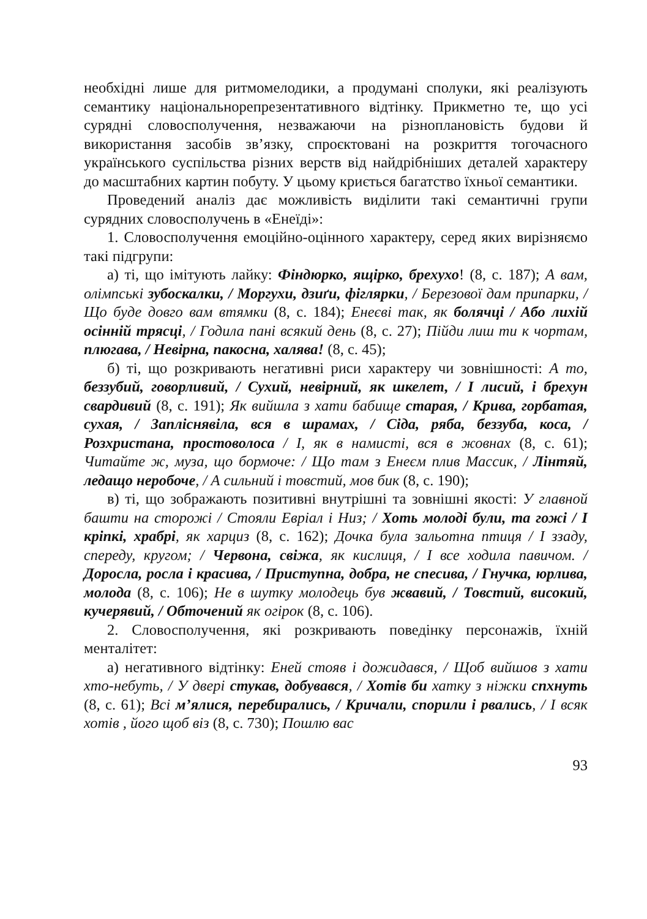необхідні лише для ритмомелодики, а продумані сполуки, які реалізують семантику національнорепрезентативного відтінку. Прикметно те, що усі сурядні словосполучення, незважаючи на різноплановість будови й використання засобів зв’язку, спроєктовані на розкриття тогочасного українського суспільства різних верств від найдрібніших деталей характеру до масштабних картин побуту. У цьому криється багатство їхньої семантики.
Проведений аналіз дає можливість виділити такі семантичні групи сурядних словосполучень в «Енеїді»:
1. Словосполучення емоційно-оцінного характеру, серед яких вирізняємо такі підгрупи:
а) ті, що імітують лайку: Фіндюрко, ящірко, брехухо! (8, с. 187); А вам, олімпські зубоскалки, / Моргухи, дзиґи, фіглярки, / Березової дам припарки, / Що буде довго вам втямки (8, с. 184); Енеєві так, як болячці / Або лихій осінній трясці, / Годила пані всякий день (8, с. 27); Пійди лиш ти к чортам, плюгава, / Невірна, пакосна, халява! (8, с. 45);
б) ті, що розкривають негативні риси характеру чи зовнішності: А то, беззубий, говорливий, / Сухий, невірний, як шкелет, / І лисий, і брехун свардивий (8, с. 191); Як вийшла з хати бабище старая, / Крива, горбатая, сухая, / Запліснявіла, вся в шрамах, / Сіда, ряба, беззуба, коса, / Розхристана, простоволоса / І, як в намисті, вся в жовнах (8, с. 61); Читайте ж, муза, що бормоче: / Що там з Енеєм плив Массик, / Лінтяй, ледащо неробоче, / А сильний і товстий, мов бик (8, с. 190);
в) ті, що зображають позитивні внутрішні та зовнішні якості: У главной башти на сторожі / Стояли Евріал і Низ; / Хоть молоді були, та гожі / І кріпкі, храбрі, як харциз (8, с. 162); Дочка була зальотна птиця / І ззаду, спереду, кругом; / Червона, свіжа, як кислиця, / І все ходила павичом. / Доросла, росла і красива, / Приступна, добра, не спесива, / Гнучка, юрлива, молода (8, с. 106); Не в шутку молодець був жвавий, / Товстий, високий, кучерявий, / Обточений як огірок (8, с. 106).
2. Словосполучення, які розкривають поведінку персонажів, їхній менталітет:
а) негативного відтінку: Еней стояв і дожидався, / Щоб вийшов з хати хто-небуть, / У двері стукав, добувався, / Хотів би хатку з ніжки спхнуть (8, с. 61); Всі м’ялися, перебирались, / Кричали, спорили і рвались, / І всяк хотів , його щоб віз (8, с. 730); Пошлю вас
93